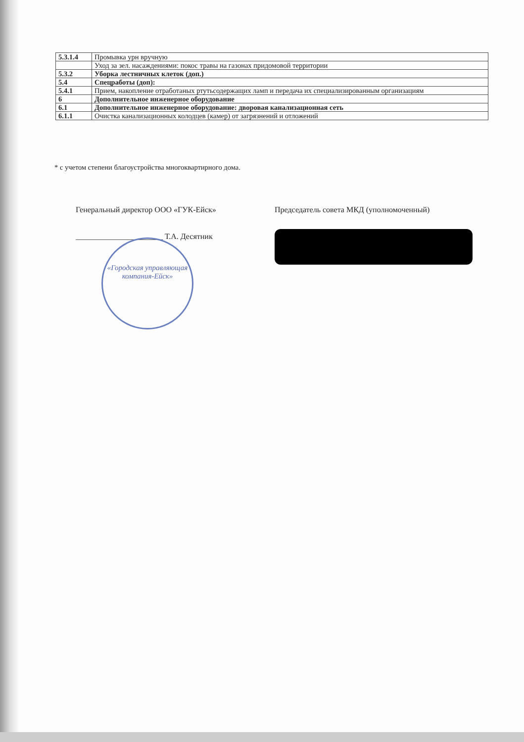| 5.3.1.4 | Промывка урн вручную |
| | Уход за зел. насаждениями: покос травы на газонах придомовой территории |
| 5.3.2 | Уборка лестничных клеток (доп.) |
| 5.4 | Спецработы (доп): |
| 5.4.1 | Прием, накопление отработаных ртутьсодержащих ламп и передача их специализированным организациям |
| 6 | Дополнительное инженерное оборудование |
| 6.1 | Дополнительное инженерное оборудование: дворовая канализационная сеть |
| 6.1.1 | Очистка канализационных колодцев (камер) от загрязнений и отложений |
* с учетом степени благоустройства многоквартирного дома.
Генеральный директор ООО «ГУК-Ейск»
______________________ Т.А. Десятник
Председатель совета МКД (уполномоченный)
«Городская управляющая компания-Ейск»